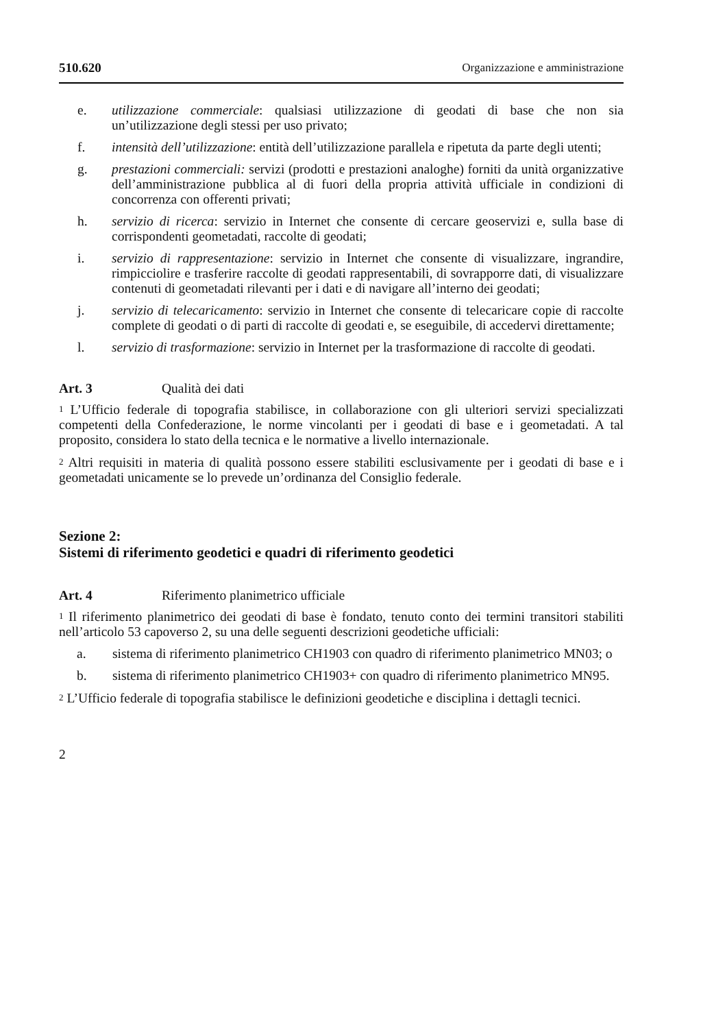510.620 Organizzazione e amministrazione
e. utilizzazione commerciale: qualsiasi utilizzazione di geodati di base che non sia un’utilizzazione degli stessi per uso privato;
f. intensità dell’utilizzazione: entità dell’utilizzazione parallela e ripetuta da parte degli utenti;
g. prestazioni commerciali: servizi (prodotti e prestazioni analoghe) forniti da unità organizzative dell’amministrazione pubblica al di fuori della propria attività ufficiale in condizioni di concorrenza con offerenti privati;
h. servizio di ricerca: servizio in Internet che consente di cercare geoservizi e, sulla base di corrispondenti geometadati, raccolte di geodati;
i. servizio di rappresentazione: servizio in Internet che consente di visualizzare, ingrandire, rimpicciolire e trasferire raccolte di geodati rappresentabili, di sovrapporre dati, di visualizzare contenuti di geometadati rilevanti per i dati e di navigare all’interno dei geodati;
j. servizio di telecaricamento: servizio in Internet che consente di telecaricare copie di raccolte complete di geodati o di parti di raccolte di geodati e, se eseguibile, di accedervi direttamente;
l. servizio di trasformazione: servizio in Internet per la trasformazione di raccolte di geodati.
Art. 3 Qualità dei dati
<sup>1</sup> L’Ufficio federale di topografia stabilisce, in collaborazione con gli ulteriori servizi specializzati competenti della Confederazione, le norme vincolanti per i geodati di base e i geometadati. A tal proposito, considera lo stato della tecnica e le normative a livello internazionale.
<sup>2</sup> Altri requisiti in materia di qualità possono essere stabiliti esclusivamente per i geodati di base e i geometadati unicamente se lo prevede un’ordinanza del Consiglio federale.
Sezione 2:
Sistemi di riferimento geodetici e quadri di riferimento geodetici
Art. 4 Riferimento planimetrico ufficiale
<sup>1</sup> Il riferimento planimetrico dei geodati di base è fondato, tenuto conto dei termini transitori stabiliti nell’articolo 53 capoverso 2, su una delle seguenti descrizioni geodetiche ufficiali:
a. sistema di riferimento planimetrico CH1903 con quadro di riferimento planimetrico MN03; o
b. sistema di riferimento planimetrico CH1903+ con quadro di riferimento planimetrico MN95.
<sup>2</sup> L’Ufficio federale di topografia stabilisce le definizioni geodetiche e disciplina i dettagli tecnici.
2